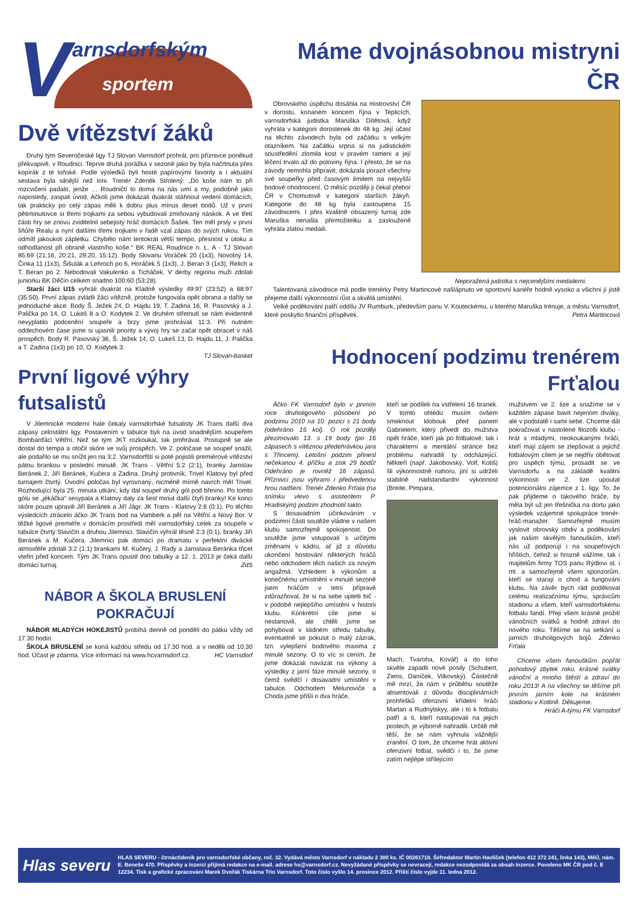V arnsdorfským
sportem
Dvě vítězství žáků
Druhý tým Severočeské ligy TJ Slovan Varnsdorf prohrál, pro příznivce poněkud překvapivě, v Roudnici. Teprve druhá porážka v sezoně jako by byla načrtnuta přes kopírák z té loňské. Podle výsledků byli hosté papírovými favority a i aktuální sestava byla silnější než loni. Trenér Zdeněk Strolený: „Do koše nám to při rozcvičení padalo, jenže … Roudničtí to doma na nás umí a my, podobně jako naposledy, zaspali úvod. Ačkoli jsme dokázali dvakrát stáhnout vedení domácích, tak prakticky po celý zápas měli k dobru plus mínus deset bodů. Už v první pětiminutovce si třemi trojkami za sebou vybudovali zmiňovaný náskok. A ve třetí části hry se znovu zviditelnil sebejistý hráč domácích Šašek. Ten měl prsty v první šňůře Realu a nyní dalšími třemi trojkami v řadě vzal zápas do svých rukou. Tím odmítl jakoukoli zápletku. Chybělo nám tentokrát větší tempo, přesnost v útoku a odhodlanost při obraně vlastního koše.“ BK REAL Roudnice n. L. A - TJ Slovan 85:69 (21:16, 20:21, 29:20, 15:12). Body Slovanu Voráček 20 (1x3), Novotný 14, Činka 11 (1x3), Šišulák a Lehroch po 6, Horáček 5 (1x3), J. Beran 3 (1x3), Relich a T. Beran po 2. Nebodovali Vakulenko a Ticháček. V derby regionu muži zdolali juniorku BK Děčín celkem snadno 100:60 (53:28).
Starší žáci U15 vyhráli dvakrát na Kladně výsledky 49:97 (23:52) a 68:97 (35:50). První zápas zvládli žáci vítězně, protože fungovala opět obrana a dařily se jednoduché akce. Body Š. Ježek 24, D. Hajdu 19, T. Zadina 16, R. Pasovský a J. Palička po 14, O. Lukeš 8 a O. Kodytek 2. Ve druhém střetnutí se nám evidentně nevyplatilo podcenění soupeře a brzy jsme prohrávali 11:3. Při nutném oddechovém čase jsme si ujasnili priority a vývoj hry se začal opět obracet v náš prospěch. Body R. Pasovský 36, Š. Ježek 14, O. Lukeš 13, D. Hajdu 11, J. Palička a T. Zadina (1x3) po 10, O. Kodytek 3.
TJ Slovan-basket
První ligové výhry futsalistů
V Jilemnické moderní hale čekaly varnsdorfské futsalisty JK Trans další dva zápasy celostátní ligy. Postavením v tabulce byli na úvod snadnějším soupeřem Bombarďáci Větřní. Než se tým JKT rozkoukal, tak prohrával. Postupně se ale dostal do tempa a otočil skóre ve svůj prospěch. Ve 2. poločase se soupeř snažil, ale podařilo se mu snížit jen na 3:2. Varnsdorfští si poté pojistili premiérové vítězství pátou brankou v poslední minutě. JK Trans - Větřní 5:2 (2:1), branky Jaroslav Beránek 2, Jiří Beránek, Kučera a Zadina. Druhý protivník, Trivel Klatovy byl před turnajem čtvrtý. Úvodní poločas byl vyrovnaný, nicméně mírně navrch měl Trivel. Rozhodující byla 25. minuta utkání, kdy dal soupeř druhý gól pod břevno. Po tomto gólu se „jékáčka“ sesypala a Klatovy daly za šest minut další čtyři branky! Ke konci skóre pouze upravili Jiří Beránek a Jiří Jägr. JK Trans - Klatovy 2:6 (0:1). Po těchto výsledcích ztrácelo áčko JK Trans bod na Vamberk a pět na Větřní a Nový Bor. V těžké ligové premiéře v domácím prostředí měl varnsdorfský celek za soupeře v tabulce čtvrtý Slavičín a druhou Jilemnici. Slavičín vyhrál těsně 2:3 (0:1), branky Jiří Beránek a M. Kučera. Jilemnici pak domácí po dramatu v perfektní divácké atmosféře zdolali 3:2 (1:1) brankami M. Kučery, J. Rady a Jaroslava Beránka třicet vteřin před koncem. Tým JK Trans opustil dno tabulky a 12. 1. 2013 je čeká další domácí turnaj. ZdS
NÁBOR A ŠKOLA BRUSLENÍ POKRAČUJÍ
NÁBOR MLADÝCH HOKEJISTŮ probíhá denně od pondělí do pátku vždy od 17.30 hodin.
ŠKOLA BRUSLENÍ se koná každou středu od 17.30 hod. a v neděli od 10.30 hod. Účast je zdarma. Více informací na www.hcvarnsdorf.cz. HC Varnsdorf
Máme dvojnásobnou mistryni ČR
Obrovského úspěchu dosáhla na mistrovství ČR v dorostu, konaném koncem října v Teplicích, varnsdorfská judistka Maruška Dítětová, když vyhrála v kategorii dorostenek do 48 kg. Její účast na těchto závodech byla od začátku s velkým otazníkem. Na začátku srpna si na judistickém soustředění zlomila kost v pravém rameni a její léčení trvalo až do poloviny října. I přesto, že se na závody nemohla připravit, dokázala porazit všechny své soupeřky před časovým limitem na nejvyšší bodové ohodnocení. O měsíc později ji čekal přebor ČR v Chomutově v kategorii starších žákyň. Kategorie do 48 kg byla zastoupena 15 závodnicemi. I přes kvalitně obsazený turnaj zde Maruška nenašla přemožitelku a zaslouženě vyhrála zlatou medaili.
Neporažená judistka s nejcenějšími medailemi.
Talentovaná závodnice má podle trenérky Petry Martincové našlápnuto ve sportovní kariéře hodně vysoko a všichni jí jistě přejeme další výkonnostní růst a skvělá umístění.
Velké poděkování patří oddílu JV Rumburk, především panu V. Kouteckému, u kterého Maruška trénuje, a městu Varnsdorf, které poskytlo finanční příspěvek. Petra Martincová
Hodnocení podzimu trenérem Frťalou
Áčko FK Varnsdorf bylo v prvním roce druholigového působení po podzimu 2010 na 10. pozici s 21 body (odehráno 15 kol). O rok později přezimovalo 13. s 19 body (po 16 zápasech s vítěznou předehrávkou jara s Třincem). Letošní podzim přinesl nečekanou 4. příčku a zisk 29 bodů! Odehráno je rovněž 16 zápasů. Příznivci jsou výhrami i předvedenou hrou nadšeni. Trenér Zdenko Frťala (na snímku vlevo s asistentem P. Hradiským) podzim zhodnotil takto.
S dosavadním účinkováním v podzimní části soutěže vládne v našem klubu samozřejmě spokojenost. Do soutěže jsme vstupovali s určitými změnami v kádru, ať již z důvodu ukončení hostování některých hráčů nebo odchodem těch našich za novým angažmá. Vzhledem k výkonům a konečnému umístnění v minulé sezoně jsem hráčům v letní přípravě zdůrazňoval, že si na sebe upletli bič - v podobě nejlepšího umístění v historii klubu. Konkrétní cíle jsme si nestanovili, ale chtěli jsme se pohybovat v klidném středu tabulky, eventuelně se pokusit o malý zázrak, tzn. vylepšení bodového maxima z minulé sezony. O to víc si cením, že jsme dokázali navázat na výkony a výsledky z jarní fáze minulé sezony, o čemž svědčí i dosavadní umístění v tabulce. Odchodem Melunoviče a Choda jsme přišli o dva hráče,
kteří se podíleli na vstřelení 16 branek. V tomto ohledu musím ovšem smeknout klobouk před panem Gabrielem, který přivedl do mužstva opět hráče, kteří jak po fotbalové, tak i charakterní a mentální stránce bez problému nahradili ty odcházející. Někteří (např. Jakobovský, Volf, Kotiš) šli výkonnostně nahoru, jiní si udrželi stabilně nadstandardní výkonnost (Breite, Pimpara,
Mach, Tvaroha, Kovář) a do toho skvěle zapadli nové posily (Schubert, Zieris, Daníček, Vilkovský). Částečně mě mrzí, že nám v průběhu soutěže absentovali z důvodu disciplinárních prohřešků ofenzivní křídelní hráči Martan a Rudnytskyy, ale i to k fotbalu patří a ti, kteří nastupovali na jejich postech, je výborně nahradili. Určitě mě těší, že se nám vyhnula vážnější zranění. O tom, že chceme hrát aktivní ofenzivní fotbal, svědčí i to, že jsme zatím nejlépe střílejícím
mužstvem ve 2. lize a snažíme se v každém zápase bavit nejenom diváky, ale v podstatě i sami sebe. Chceme dál pokračovat v nastolené filozofii klubu - hrát s mladými, neokoukanými hráči, kteří mají zájem se zlepšovat a jejichž fotbalovým cílem je se nejdřív obětovat pro úspěch týmu, prosadit se ve Varnsdorfu a na základě kvalitní výkonnosti ve 2. lize upoutat potencionální zájemce z 1. ligy. To, že pak přijdeme o takového hráče, by měla být už jen třešnička na dortu jako výsledek vzájemné spolupráce trenér-hráč-manažer. Samozřejmě musím vyslovit obrovský obdiv a poděkování jak našim skvělým fanouškům, kteří nás už podporují i na soupeřových hřištích, čehož si hrozně vážíme, tak i majitelům firmy TOS panu Rýdlovi st. i ml. a samozřejmě všem sponzorům, kteří se starají o chod a fungování klubu. Na závěr bych rád poděkoval celému realizačnímu týmu, správcům stadionu a všem, kteří varnsdorfskému fotbalu fandí. Přeji všem krásné prožití vánočních svátků a hodně zdraví do nového roku. Těšíme se na setkání u jarních druholigových bojů. Zdenko Frťala
Chceme všem fanouškům popřát pohodový zbytek roku, krásné svátky vánoční a mnoho štěstí a zdraví do roku 2013! A na všechny se těšíme při prvním jarním kole na krásném stadionu v Kotlině. Děkujeme.
Hráči A-týmu FK Varnsdorf
Hlas severu
HLAS SEVERU - čtrnáctideník pro varnsdorfské občany, roč. 32. Vydává město Varnsdorf v nákladu 2 300 ks. IČ 00261718. Šéfredaktor Martin Havlíček (telefon 412 372 241, linka 143), MěÚ, nám. E. Beneše 470. Příspěvky a inzerci přijímá redakce na e-mail. adrese hs@varnsdorf.cz. Nevyžádané příspěvky se nevracejí, redakce nezodpovídá za obsah inzerce. Povoleno MK ČR pod č. E 12234. Tisk a grafické zpracování Marek Dvořák Tiskárna Trio Varnsdorf. Toto číslo vyšlo 14. prosince 2012. Příští číslo vyjde 11. ledna 2012.